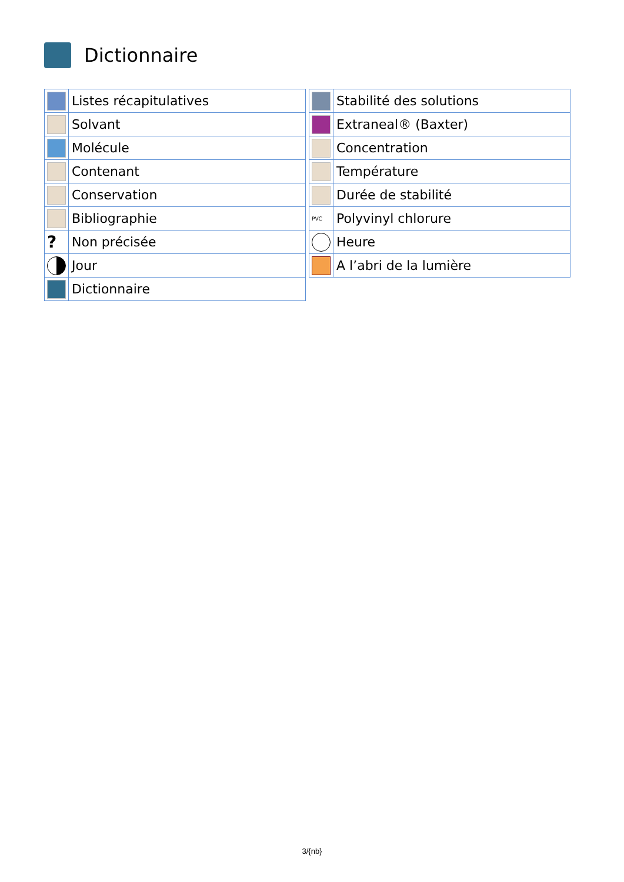Dictionnaire
| | Listes récapitulatives |
| | Solvant |
| | Molécule |
| | Contenant |
| | Conservation |
| | Bibliographie |
| ? | Non précisée |
| | Jour |
| | Dictionnaire |
| | Stabilité des solutions |
| | Extraneal® (Baxter) |
| | Concentration |
| | Température |
| | Durée de stabilité |
| PVC | Polyvinyl chlorure |
| | Heure |
| | A l’abri de la lumière |
3/{nb}